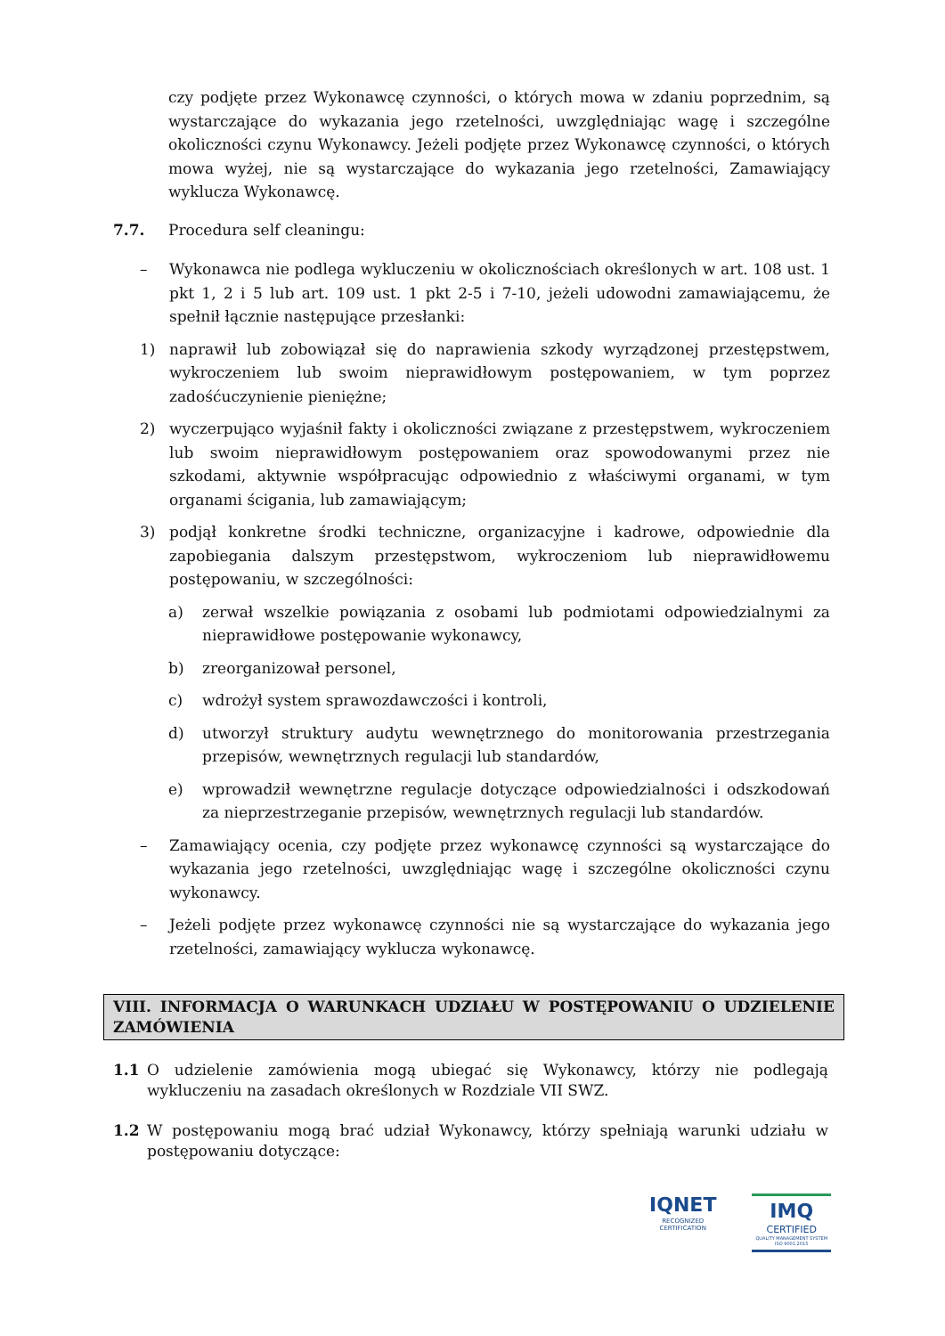czy podjęte przez Wykonawcę czynności, o których mowa w zdaniu poprzednim, są wystarczające do wykazania jego rzetelności, uwzględniając wagę i szczególne okoliczności czynu Wykonawcy. Jeżeli podjęte przez Wykonawcę czynności, o których mowa wyżej, nie są wystarczające do wykazania jego rzetelności, Zamawiający wyklucza Wykonawcę.
7.7. Procedura self cleaningu:
– Wykonawca nie podlega wykluczeniu w okolicznościach określonych w art. 108 ust. 1 pkt 1, 2 i 5 lub art. 109 ust. 1 pkt 2-5 i 7-10, jeżeli udowodni zamawiającemu, że spełnił łącznie następujące przesłanki:
1) naprawił lub zobowiązał się do naprawienia szkody wyrządzonej przestępstwem, wykroczeniem lub swoim nieprawidłowym postępowaniem, w tym poprzez zadośćuczynienie pieniężne;
2) wyczerpująco wyjaśnił fakty i okoliczności związane z przestępstwem, wykroczeniem lub swoim nieprawidłowym postępowaniem oraz spowodowanymi przez nie szkodami, aktywnie współpracując odpowiednio z właściwymi organami, w tym organami ścigania, lub zamawiającym;
3) podjął konkretne środki techniczne, organizacyjne i kadrowe, odpowiednie dla zapobiegania dalszym przestępstwom, wykroczeniom lub nieprawidłowemu postępowaniu, w szczególności:
a) zerwał wszelkie powiązania z osobami lub podmiotami odpowiedzialnymi za nieprawidłowe postępowanie wykonawcy,
b) zreorganizował personel,
c) wdrożył system sprawozdawczości i kontroli,
d) utworzył struktury audytu wewnętrznego do monitorowania przestrzegania przepisów, wewnętrznych regulacji lub standardów,
e) wprowadził wewnętrzne regulacje dotyczące odpowiedzialności i odszkodowań za nieprzestrzeganie przepisów, wewnętrznych regulacji lub standardów.
– Zamawiający ocenia, czy podjęte przez wykonawcę czynności są wystarczające do wykazania jego rzetelności, uwzględniając wagę i szczególne okoliczności czynu wykonawcy.
– Jeżeli podjęte przez wykonawcę czynności nie są wystarczające do wykazania jego rzetelności, zamawiający wyklucza wykonawcę.
VIII. INFORMACJA O WARUNKACH UDZIAŁU W POSTĘPOWANIU O UDZIELENIE ZAMÓWIENIA
1.1 O udzielenie zamówienia mogą ubiegać się Wykonawcy, którzy nie podlegają wykluczeniu na zasadach określonych w Rozdziale VII SWZ.
1.2 W postępowaniu mogą brać udział Wykonawcy, którzy spełniają warunki udziału w postępowaniu dotyczące:
IQNET
RECOGNIZED
CERTIFICATION
IMQ
CERTIFIED
QUALITY MANAGEMENT SYSTEM
ISO 9001:2015